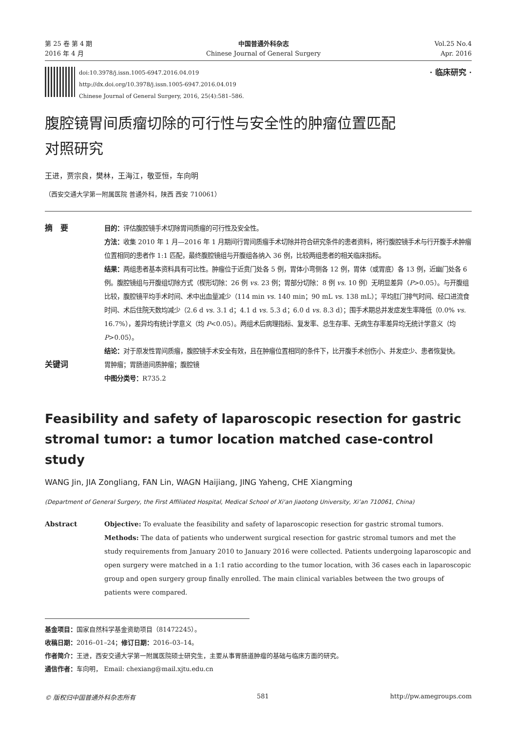第 25 卷 第 4 期
2016 年 4 月
中国普通外科杂志
Chinese Journal of General Surgery
Vol.25 No.4
Apr. 2016
doi:10.3978/j.issn.1005-6947.2016.04.019
http://dx.doi.org/10.3978/j.issn.1005-6947.2016.04.019
Chinese Journal of General Surgery, 2016, 25(4):581–586.
· 临床研究 ·
腹腔镜胃间质瘤切除的可行性与安全性的肿瘤位置匹配
对照研究
王进，贾宗良，樊林，王海江，敬亚恒，车向明
（西安交通大学第一附属医院 普通外科，陕西 西安 710061）
摘　要
目的：评估腹腔镜手术切除胃间质瘤的可行性及安全性。
方法：收集 2010 年 1 月—2016 年 1 月期间行胃间质瘤手术切除并符合研究条件的患者资料，将行腹腔镜手术与行开腹手术肿瘤位置相同的患者作 1:1 匹配，最终腹腔镜组与开腹组各纳入 36 例，比较两组患者的相关临床指标。
结果：两组患者基本资料具有可比性。肿瘤位于近贲门处各 5 例，胃体小弯侧各 12 例，胃体（或胃底）各 13 例，近幽门处各 6 例。腹腔镜组与开腹组切除方式（楔形切除：26 例 vs. 23 例；胃部分切除：8 例 vs. 10 例）无明显差异（P>0.05）。与开腹组比较，腹腔镜平均手术时间、术中出血量减少（114 min vs. 140 min；90 mL vs. 138 mL）；平均肛门排气时间、经口进流食时间、术后住院天数均减少（2.6 d vs. 3.1 d；4.1 d vs. 5.3 d；6.0 d vs. 8.3 d）；围手术期总并发症发生率降低（0.0% vs. 16.7%），差异均有统计学意义（均 P<0.05）。两组术后病理指标、复发率、总生存率、无病生存率差异均无统计学意义（均 P>0.05）。
结论：对于原发性胃间质瘤，腹腔镜手术安全有效，且在肿瘤位置相同的条件下，比开腹手术创伤小、并发症少、患者恢复快。
关键词
胃肿瘤；胃肠道间质肿瘤；腹腔镜
中图分类号：R735.2
Feasibility and safety of laparoscopic resection for gastric stromal tumor: a tumor location matched case-control study
WANG Jin, JIA Zongliang, FAN Lin, WAGN Haijiang, JING Yaheng, CHE Xiangming
(Department of General Surgery, the First Affiliated Hospital, Medical School of Xi'an Jiaotong University, Xi’an 710061, China)
Abstract Objective: To evaluate the feasibility and safety of laparoscopic resection for gastric stromal tumors.
Methods: The data of patients who underwent surgical resection for gastric stromal tumors and met the study requirements from January 2010 to January 2016 were collected. Patients undergoing laparoscopic and open surgery were matched in a 1:1 ratio according to the tumor location, with 36 cases each in laparoscopic group and open surgery group finally enrolled. The main clinical variables between the two groups of patients were compared.
基金项目：国家自然科学基金资助项目（81472245）。
收稿日期：2016–01–24；修订日期：2016–03–14。
作者简介：王进，西安交通大学第一附属医院硕士研究生，主要从事胃肠道肿瘤的基础与临床方面的研究。
通信作者：车向明， Email: chexiang@mail.xjtu.edu.cn
© 版权归中国普通外科杂志所有 581 http://pw.amegroups.com